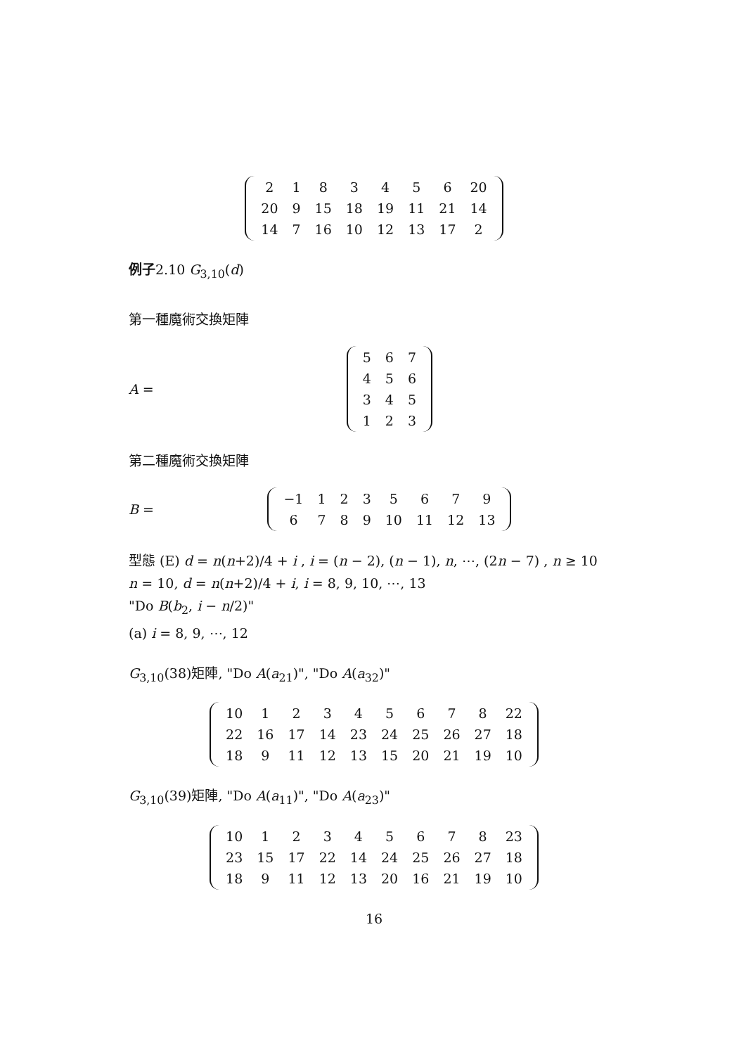| 2 | 1 | 8 | 3 | 4 | 5 | 6 | 20 |
| 20 | 9 | 15 | 18 | 19 | 11 | 21 | 14 |
| 14 | 7 | 16 | 10 | 12 | 13 | 17 | 2 |
例子2.10 G<sub>3,10</sub>(d)
第一種魔術交換矩陣
A =
| 5 | 6 | 7 |
| 4 | 5 | 6 |
| 3 | 4 | 5 |
| 1 | 2 | 3 |
第二種魔術交換矩陣
B =
| −1 | 1 | 2 | 3 | 5 | 6 | 7 | 9 |
| 6 | 7 | 8 | 9 | 10 | 11 | 12 | 13 |
型態 (E) d = n(n+2)/4 + i , i = (n − 2), (n − 1), n, ⋯, (2n − 7) , n ≥ 10
n = 10, d = n(n+2)/4 + i, i = 8, 9, 10, ⋯, 13
"Do B(b<sub>2</sub>, i − n/2)"
(a) i = 8, 9, ⋯, 12
G<sub>3,10</sub>(38)矩陣, "Do A(a<sub>21</sub>)", "Do A(a<sub>32</sub>)"
| 10 | 1 | 2 | 3 | 4 | 5 | 6 | 7 | 8 | 22 |
| 22 | 16 | 17 | 14 | 23 | 24 | 25 | 26 | 27 | 18 |
| 18 | 9 | 11 | 12 | 13 | 15 | 20 | 21 | 19 | 10 |
G<sub>3,10</sub>(39)矩陣, "Do A(a<sub>11</sub>)", "Do A(a<sub>23</sub>)"
| 10 | 1 | 2 | 3 | 4 | 5 | 6 | 7 | 8 | 23 |
| 23 | 15 | 17 | 22 | 14 | 24 | 25 | 26 | 27 | 18 |
| 18 | 9 | 11 | 12 | 13 | 20 | 16 | 21 | 19 | 10 |
16